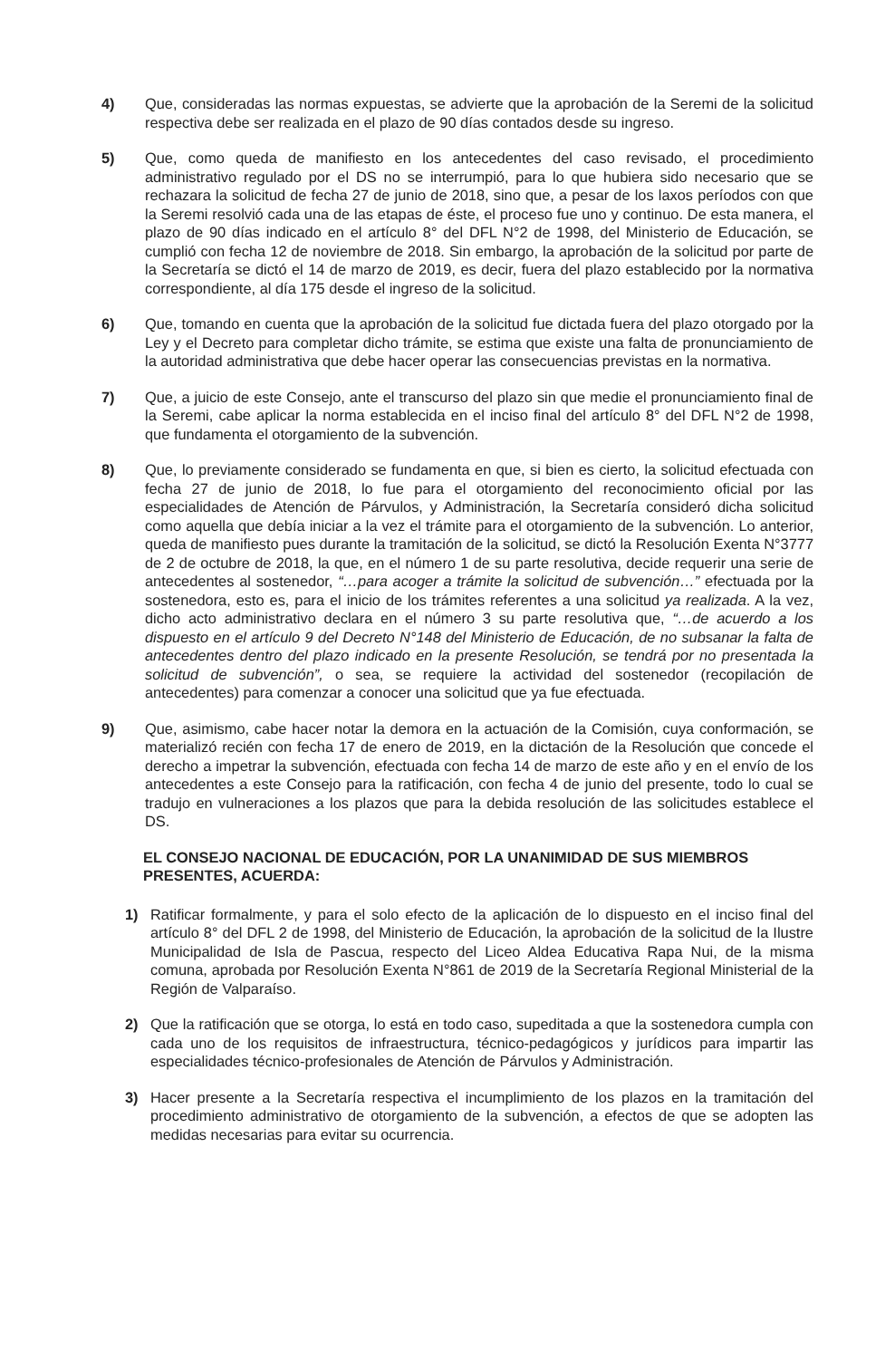4) Que, consideradas las normas expuestas, se advierte que la aprobación de la Seremi de la solicitud respectiva debe ser realizada en el plazo de 90 días contados desde su ingreso.
5) Que, como queda de manifiesto en los antecedentes del caso revisado, el procedimiento administrativo regulado por el DS no se interrumpió, para lo que hubiera sido necesario que se rechazara la solicitud de fecha 27 de junio de 2018, sino que, a pesar de los laxos períodos con que la Seremi resolvió cada una de las etapas de éste, el proceso fue uno y continuo. De esta manera, el plazo de 90 días indicado en el artículo 8° del DFL N°2 de 1998, del Ministerio de Educación, se cumplió con fecha 12 de noviembre de 2018. Sin embargo, la aprobación de la solicitud por parte de la Secretaría se dictó el 14 de marzo de 2019, es decir, fuera del plazo establecido por la normativa correspondiente, al día 175 desde el ingreso de la solicitud.
6) Que, tomando en cuenta que la aprobación de la solicitud fue dictada fuera del plazo otorgado por la Ley y el Decreto para completar dicho trámite, se estima que existe una falta de pronunciamiento de la autoridad administrativa que debe hacer operar las consecuencias previstas en la normativa.
7) Que, a juicio de este Consejo, ante el transcurso del plazo sin que medie el pronunciamiento final de la Seremi, cabe aplicar la norma establecida en el inciso final del artículo 8° del DFL N°2 de 1998, que fundamenta el otorgamiento de la subvención.
8) Que, lo previamente considerado se fundamenta en que, si bien es cierto, la solicitud efectuada con fecha 27 de junio de 2018, lo fue para el otorgamiento del reconocimiento oficial por las especialidades de Atención de Párvulos, y Administración, la Secretaría consideró dicha solicitud como aquella que debía iniciar a la vez el trámite para el otorgamiento de la subvención. Lo anterior, queda de manifiesto pues durante la tramitación de la solicitud, se dictó la Resolución Exenta N°3777 de 2 de octubre de 2018, la que, en el número 1 de su parte resolutiva, decide requerir una serie de antecedentes al sostenedor, “…para acoger a trámite la solicitud de subvención…” efectuada por la sostenedora, esto es, para el inicio de los trámites referentes a una solicitud ya realizada. A la vez, dicho acto administrativo declara en el número 3 su parte resolutiva que, “…de acuerdo a los dispuesto en el artículo 9 del Decreto N°148 del Ministerio de Educación, de no subsanar la falta de antecedentes dentro del plazo indicado en la presente Resolución, se tendrá por no presentada la solicitud de subvención”, o sea, se requiere la actividad del sostenedor (recopilación de antecedentes) para comenzar a conocer una solicitud que ya fue efectuada.
9) Que, asimismo, cabe hacer notar la demora en la actuación de la Comisión, cuya conformación, se materializó recién con fecha 17 de enero de 2019, en la dictación de la Resolución que concede el derecho a impetrar la subvención, efectuada con fecha 14 de marzo de este año y en el envío de los antecedentes a este Consejo para la ratificación, con fecha 4 de junio del presente, todo lo cual se tradujo en vulneraciones a los plazos que para la debida resolución de las solicitudes establece el DS.
EL CONSEJO NACIONAL DE EDUCACIÓN, POR LA UNANIMIDAD DE SUS MIEMBROS PRESENTES, ACUERDA:
1) Ratificar formalmente, y para el solo efecto de la aplicación de lo dispuesto en el inciso final del artículo 8° del DFL 2 de 1998, del Ministerio de Educación, la aprobación de la solicitud de la Ilustre Municipalidad de Isla de Pascua, respecto del Liceo Aldea Educativa Rapa Nui, de la misma comuna, aprobada por Resolución Exenta N°861 de 2019 de la Secretaría Regional Ministerial de la Región de Valparaíso.
2) Que la ratificación que se otorga, lo está en todo caso, supeditada a que la sostenedora cumpla con cada uno de los requisitos de infraestructura, técnico-pedagógicos y jurídicos para impartir las especialidades técnico-profesionales de Atención de Párvulos y Administración.
3) Hacer presente a la Secretaría respectiva el incumplimiento de los plazos en la tramitación del procedimiento administrativo de otorgamiento de la subvención, a efectos de que se adopten las medidas necesarias para evitar su ocurrencia.